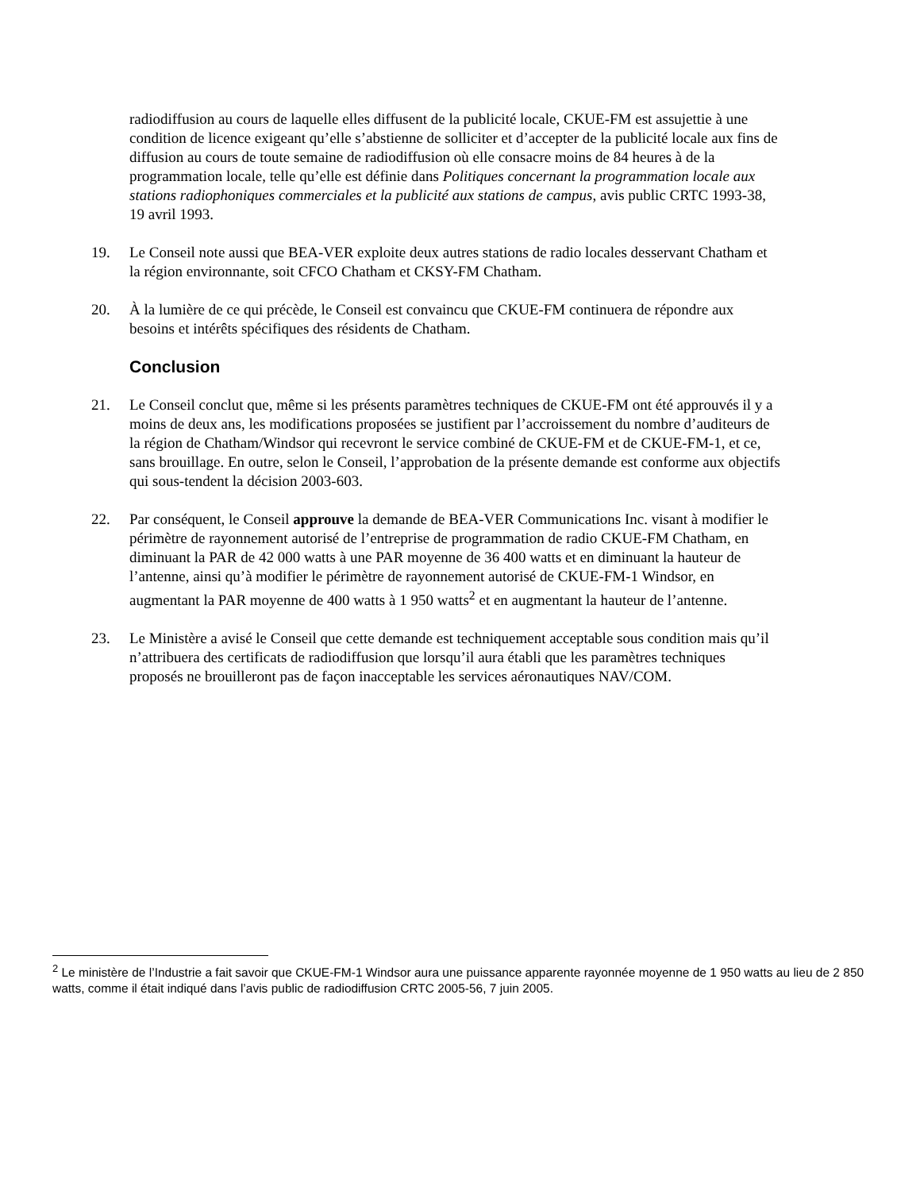radiodiffusion au cours de laquelle elles diffusent de la publicité locale, CKUE-FM est assujettie à une condition de licence exigeant qu’elle s’abstienne de solliciter et d’accepter de la publicité locale aux fins de diffusion au cours de toute semaine de radiodiffusion où elle consacre moins de 84 heures à de la programmation locale, telle qu’elle est définie dans Politiques concernant la programmation locale aux stations radiophoniques commerciales et la publicité aux stations de campus, avis public CRTC 1993-38, 19 avril 1993.
19. Le Conseil note aussi que BEA-VER exploite deux autres stations de radio locales desservant Chatham et la région environnante, soit CFCO Chatham et CKSY-FM Chatham.
20. À la lumière de ce qui précède, le Conseil est convaincu que CKUE-FM continuera de répondre aux besoins et intérêts spécifiques des résidents de Chatham.
Conclusion
21. Le Conseil conclut que, même si les présents paramètres techniques de CKUE-FM ont été approuvés il y a moins de deux ans, les modifications proposées se justifient par l’accroissement du nombre d’auditeurs de la région de Chatham/Windsor qui recevront le service combiné de CKUE-FM et de CKUE-FM-1, et ce, sans brouillage. En outre, selon le Conseil, l’approbation de la présente demande est conforme aux objectifs qui sous-tendent la décision 2003-603.
22. Par conséquent, le Conseil approuve la demande de BEA-VER Communications Inc. visant à modifier le périmètre de rayonnement autorisé de l’entreprise de programmation de radio CKUE-FM Chatham, en diminuant la PAR de 42 000 watts à une PAR moyenne de 36 400 watts et en diminuant la hauteur de l’antenne, ainsi qu’à modifier le périmètre de rayonnement autorisé de CKUE-FM-1 Windsor, en augmentant la PAR moyenne de 400 watts à 1 950 watts<sup>2</sup> et en augmentant la hauteur de l’antenne.
23. Le Ministère a avisé le Conseil que cette demande est techniquement acceptable sous condition mais qu’il n’attribuera des certificats de radiodiffusion que lorsqu’il aura établi que les paramètres techniques proposés ne brouilleront pas de façon inacceptable les services aéronautiques NAV/COM.
<sup>2</sup> Le ministère de l’Industrie a fait savoir que CKUE-FM-1 Windsor aura une puissance apparente rayonnée moyenne de 1 950 watts au lieu de 2 850 watts, comme il était indiqué dans l’avis public de radiodiffusion CRTC 2005-56, 7 juin 2005.